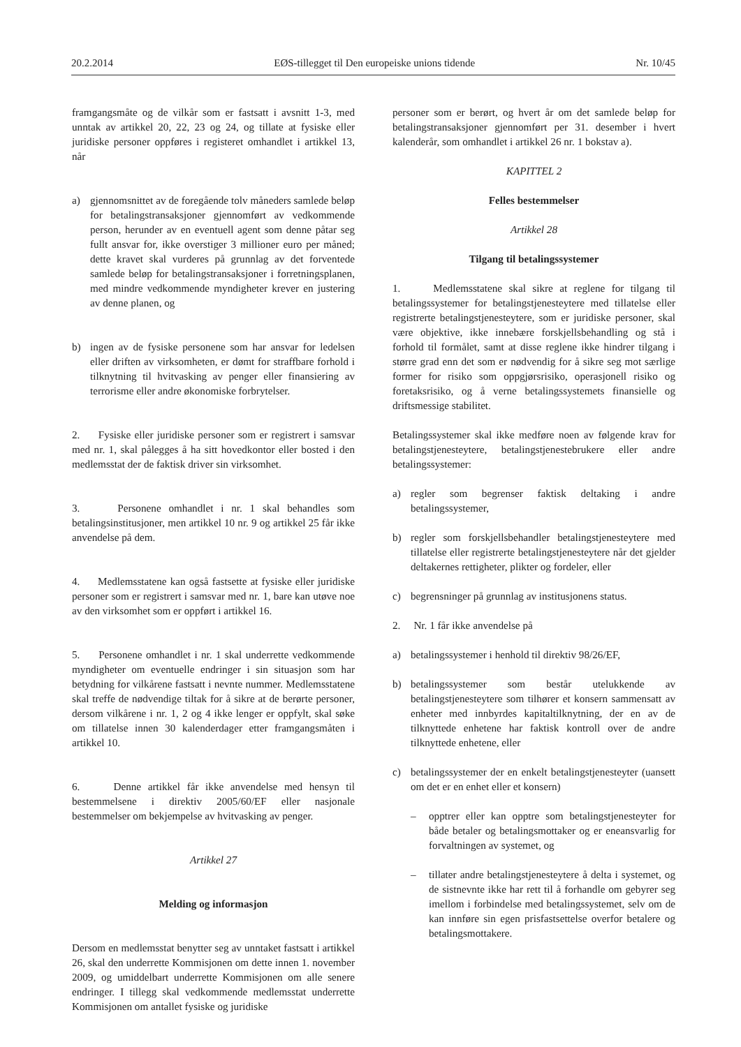20.2.2014 EØS-tillegget til Den europeiske unions tidende Nr. 10/45
framgangsmåte og de vilkår som er fastsatt i avsnitt 1-3, med unntak av artikkel 20, 22, 23 og 24, og tillate at fysiske eller juridiske personer oppføres i registeret omhandlet i artikkel 13, når
a) gjennomsnittet av de foregående tolv måneders samlede beløp for betalingstransaksjoner gjennomført av vedkommende person, herunder av en eventuell agent som denne påtar seg fullt ansvar for, ikke overstiger 3 millioner euro per måned; dette kravet skal vurderes på grunnlag av det forventede samlede beløp for betalingstransaksjoner i forretningsplanen, med mindre vedkommende myndigheter krever en justering av denne planen, og
b) ingen av de fysiske personene som har ansvar for ledelsen eller driften av virksomheten, er dømt for straffbare forhold i tilknytning til hvitvasking av penger eller finansiering av terrorisme eller andre økonomiske forbrytelser.
2. Fysiske eller juridiske personer som er registrert i samsvar med nr. 1, skal pålegges å ha sitt hovedkontor eller bosted i den medlemsstat der de faktisk driver sin virksomhet.
3. Personene omhandlet i nr. 1 skal behandles som betalingsinstitusjoner, men artikkel 10 nr. 9 og artikkel 25 får ikke anvendelse på dem.
4. Medlemsstatene kan også fastsette at fysiske eller juridiske personer som er registrert i samsvar med nr. 1, bare kan utøve noe av den virksomhet som er oppført i artikkel 16.
5. Personene omhandlet i nr. 1 skal underrette vedkommende myndigheter om eventuelle endringer i sin situasjon som har betydning for vilkårene fastsatt i nevnte nummer. Medlemsstatene skal treffe de nødvendige tiltak for å sikre at de berørte personer, dersom vilkårene i nr. 1, 2 og 4 ikke lenger er oppfylt, skal søke om tillatelse innen 30 kalenderdager etter framgangsmåten i artikkel 10.
6. Denne artikkel får ikke anvendelse med hensyn til bestemmelsene i direktiv 2005/60/EF eller nasjonale bestemmelser om bekjempelse av hvitvasking av penger.
Artikkel 27
Melding og informasjon
Dersom en medlemsstat benytter seg av unntaket fastsatt i artikkel 26, skal den underrette Kommisjonen om dette innen 1. november 2009, og umiddelbart underrette Kommisjonen om alle senere endringer. I tillegg skal vedkommende medlemsstat underrette Kommisjonen om antallet fysiske og juridiske
personer som er berørt, og hvert år om det samlede beløp for betalingstransaksjoner gjennomført per 31. desember i hvert kalenderår, som omhandlet i artikkel 26 nr. 1 bokstav a).
KAPITTEL 2
Felles bestemmelser
Artikkel 28
Tilgang til betalingssystemer
1. Medlemsstatene skal sikre at reglene for tilgang til betalingssystemer for betalingstjenesteytere med tillatelse eller registrerte betalingstjenesteytere, som er juridiske personer, skal være objektive, ikke innebære forskjellsbehandling og stå i forhold til formålet, samt at disse reglene ikke hindrer tilgang i større grad enn det som er nødvendig for å sikre seg mot særlige former for risiko som oppgjørsrisiko, operasjonell risiko og foretaksrisiko, og å verne betalingssystemets finansielle og driftsmessige stabilitet.
Betalingssystemer skal ikke medføre noen av følgende krav for betalingstjenesteytere, betalingstjenestebrukere eller andre betalingssystemer:
a) regler som begrenser faktisk deltaking i andre betalingssystemer,
b) regler som forskjellsbehandler betalingstjenesteytere med tillatelse eller registrerte betalingstjenesteytere når det gjelder deltakernes rettigheter, plikter og fordeler, eller
c) begrensninger på grunnlag av institusjonens status.
2. Nr. 1 får ikke anvendelse på
a) betalingssystemer i henhold til direktiv 98/26/EF,
b) betalingssystemer som består utelukkende av betalingstjenesteytere som tilhører et konsern sammensatt av enheter med innbyrdes kapitaltilknytning, der en av de tilknyttede enhetene har faktisk kontroll over de andre tilknyttede enhetene, eller
c) betalingssystemer der en enkelt betalingstjenesteyter (uansett om det er en enhet eller et konsern)
– opptrer eller kan opptre som betalingstjenesteyter for både betaler og betalingsmottaker og er eneansvarlig for forvaltningen av systemet, og
– tillater andre betalingstjenesteytere å delta i systemet, og de sistnevnte ikke har rett til å forhandle om gebyrer seg imellom i forbindelse med betalingssystemet, selv om de kan innføre sin egen prisfastsettelse overfor betalere og betalingsmottakere.